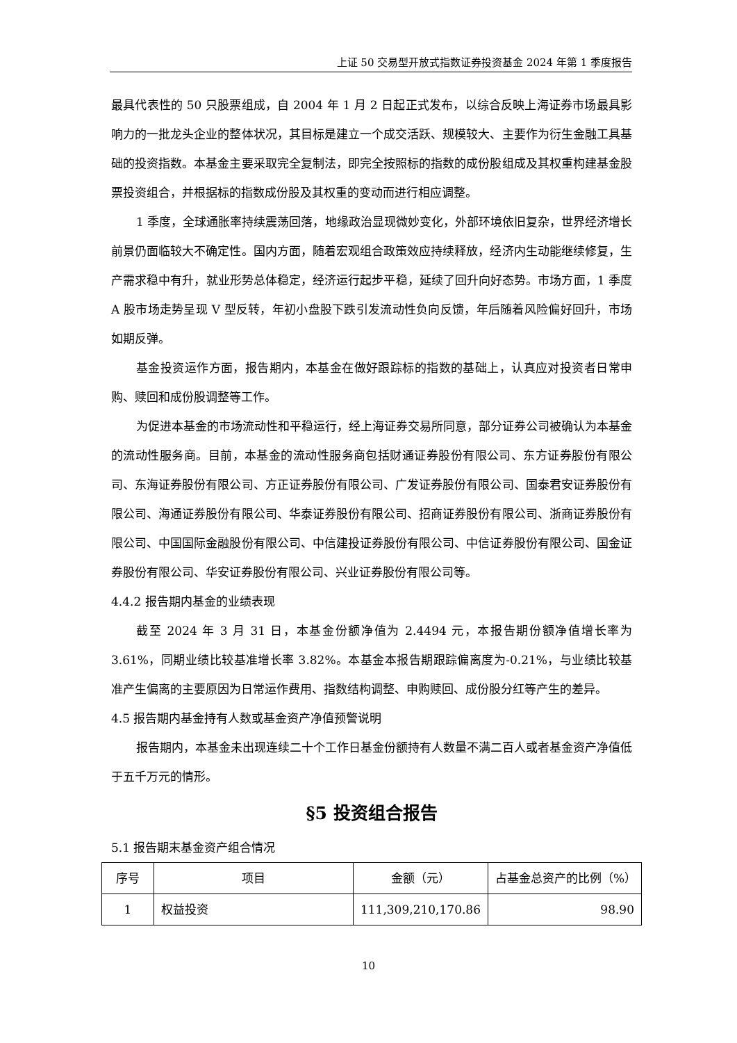上证 50 交易型开放式指数证券投资基金 2024 年第 1 季度报告
最具代表性的 50 只股票组成，自 2004 年 1 月 2 日起正式发布，以综合反映上海证券市场最具影响力的一批龙头企业的整体状况，其目标是建立一个成交活跃、规模较大、主要作为衍生金融工具基础的投资指数。本基金主要采取完全复制法，即完全按照标的指数的成份股组成及其权重构建基金股票投资组合，并根据标的指数成份股及其权重的变动而进行相应调整。
1 季度，全球通胀率持续震荡回落，地缘政治显现微妙变化，外部环境依旧复杂，世界经济增长前景仍面临较大不确定性。国内方面，随着宏观组合政策效应持续释放，经济内生动能继续修复，生产需求稳中有升，就业形势总体稳定，经济运行起步平稳，延续了回升向好态势。市场方面，1 季度 A 股市场走势呈现 V 型反转，年初小盘股下跌引发流动性负向反馈，年后随着风险偏好回升，市场如期反弹。
基金投资运作方面，报告期内，本基金在做好跟踪标的指数的基础上，认真应对投资者日常申购、赎回和成份股调整等工作。
为促进本基金的市场流动性和平稳运行，经上海证券交易所同意，部分证券公司被确认为本基金的流动性服务商。目前，本基金的流动性服务商包括财通证券股份有限公司、东方证券股份有限公司、东海证券股份有限公司、方正证券股份有限公司、广发证券股份有限公司、国泰君安证券股份有限公司、海通证券股份有限公司、华泰证券股份有限公司、招商证券股份有限公司、浙商证券股份有限公司、中国国际金融股份有限公司、中信建投证券股份有限公司、中信证券股份有限公司、国金证券股份有限公司、华安证券股份有限公司、兴业证券股份有限公司等。
4.4.2 报告期内基金的业绩表现
截至 2024 年 3 月 31 日，本基金份额净值为 2.4494 元，本报告期份额净值增长率为 3.61%，同期业绩比较基准增长率 3.82%。本基金本报告期跟踪偏离度为-0.21%，与业绩比较基准产生偏离的主要原因为日常运作费用、指数结构调整、申购赎回、成份股分红等产生的差异。
4.5 报告期内基金持有人数或基金资产净值预警说明
报告期内，本基金未出现连续二十个工作日基金份额持有人数量不满二百人或者基金资产净值低于五千万元的情形。
§5 投资组合报告
5.1 报告期末基金资产组合情况
| 序号 | 项目 | 金额（元） | 占基金总资产的比例（%） |
| --- | --- | --- | --- |
| 1 | 权益投资 | 111,309,210,170.86 | 98.90 |
10